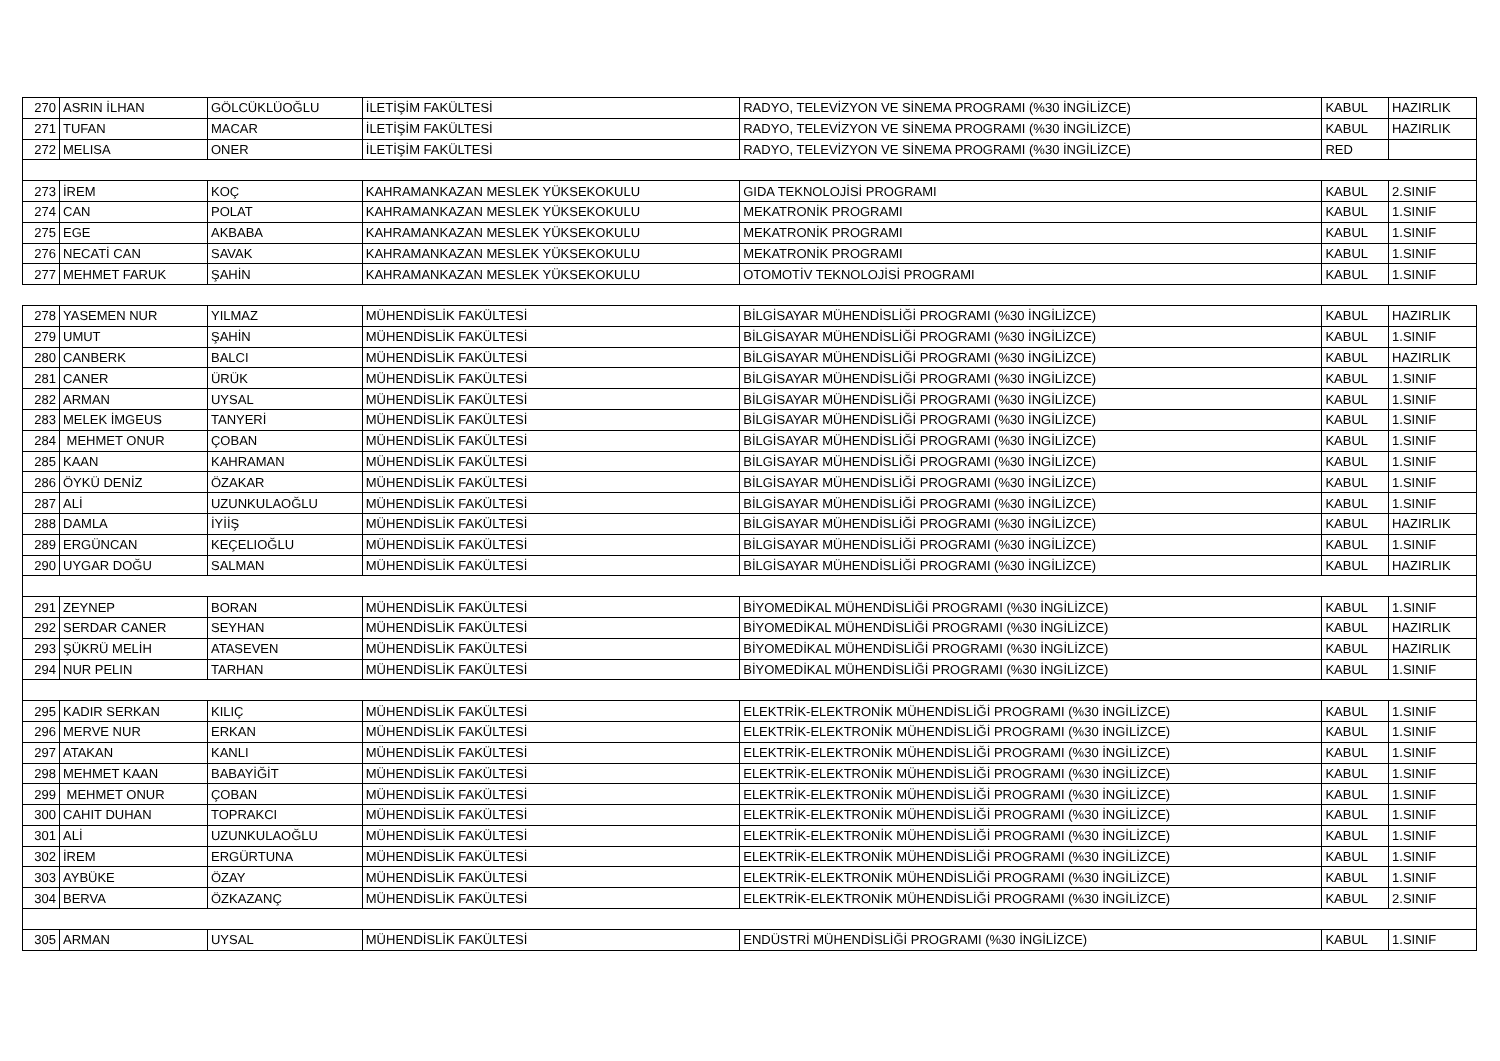| 270 | ASRIN İLHAN | GÖLCÜKLÜOĞLU | İLETİŞİM FAKÜLTESİ | RADYO, TELEVİZYON VE SİNEMA PROGRAMI (%30 İNGİLİZCE) | KABUL | HAZIRLIK |
| 271 | TUFAN | MACAR | İLETİŞİM FAKÜLTESİ | RADYO, TELEVİZYON VE SİNEMA PROGRAMI (%30 İNGİLİZCE) | KABUL | HAZIRLIK |
| 272 | MELISA | ONER | İLETİŞİM FAKÜLTESİ | RADYO, TELEVİZYON VE SİNEMA PROGRAMI (%30 İNGİLİZCE) | RED | |
| 273 | İREM | KOÇ | KAHRAMANKAZAN MESLEK YÜKSEKOKULU | GIDA TEKNOLOJİSİ PROGRAMI | KABUL | 2.SINIF |
| 274 | CAN | POLAT | KAHRAMANKAZAN MESLEK YÜKSEKOKULU | MEKATRONİK PROGRAMI | KABUL | 1.SINIF |
| 275 | EGE | AKBABA | KAHRAMANKAZAN MESLEK YÜKSEKOKULU | MEKATRONİK PROGRAMI | KABUL | 1.SINIF |
| 276 | NECATİ CAN | SAVAK | KAHRAMANKAZAN MESLEK YÜKSEKOKULU | MEKATRONİK PROGRAMI | KABUL | 1.SINIF |
| 277 | MEHMET FARUK | ŞAHİN | KAHRAMANKAZAN MESLEK YÜKSEKOKULU | OTOMOTİV TEKNOLOJİSİ PROGRAMI | KABUL | 1.SINIF |
| 278 | YASEMEN NUR | YILMAZ | MÜHENDİSLİK FAKÜLTESİ | BİLGİSAYAR MÜHENDİSLİĞİ PROGRAMI (%30 İNGİLİZCE) | KABUL | HAZIRLIK |
| 279 | UMUT | ŞAHİN | MÜHENDİSLİK FAKÜLTESİ | BİLGİSAYAR MÜHENDİSLİĞİ PROGRAMI (%30 İNGİLİZCE) | KABUL | 1.SINIF |
| 280 | CANBERK | BALCI | MÜHENDİSLİK FAKÜLTESİ | BİLGİSAYAR MÜHENDİSLİĞİ PROGRAMI (%30 İNGİLİZCE) | KABUL | HAZIRLIK |
| 281 | CANER | ÜRÜK | MÜHENDİSLİK FAKÜLTESİ | BİLGİSAYAR MÜHENDİSLİĞİ PROGRAMI (%30 İNGİLİZCE) | KABUL | 1.SINIF |
| 282 | ARMAN | UYSAL | MÜHENDİSLİK FAKÜLTESİ | BİLGİSAYAR MÜHENDİSLİĞİ PROGRAMI (%30 İNGİLİZCE) | KABUL | 1.SINIF |
| 283 | MELEK İMGEUS | TANYERİ | MÜHENDİSLİK FAKÜLTESİ | BİLGİSAYAR MÜHENDİSLİĞİ PROGRAMI (%30 İNGİLİZCE) | KABUL | 1.SINIF |
| 284 | MEHMET ONUR | ÇOBAN | MÜHENDİSLİK FAKÜLTESİ | BİLGİSAYAR MÜHENDİSLİĞİ PROGRAMI (%30 İNGİLİZCE) | KABUL | 1.SINIF |
| 285 | KAAN | KAHRAMAN | MÜHENDİSLİK FAKÜLTESİ | BİLGİSAYAR MÜHENDİSLİĞİ PROGRAMI (%30 İNGİLİZCE) | KABUL | 1.SINIF |
| 286 | ÖYKÜ DENİZ | ÖZAKAR | MÜHENDİSLİK FAKÜLTESİ | BİLGİSAYAR MÜHENDİSLİĞİ PROGRAMI (%30 İNGİLİZCE) | KABUL | 1.SINIF |
| 287 | ALİ | UZUNKULAOĞLU | MÜHENDİSLİK FAKÜLTESİ | BİLGİSAYAR MÜHENDİSLİĞİ PROGRAMI (%30 İNGİLİZCE) | KABUL | 1.SINIF |
| 288 | DAMLA | İYİİŞ | MÜHENDİSLİK FAKÜLTESİ | BİLGİSAYAR MÜHENDİSLİĞİ PROGRAMI (%30 İNGİLİZCE) | KABUL | HAZIRLIK |
| 289 | ERGÜNCAN | KEÇELIOĞLU | MÜHENDİSLİK FAKÜLTESİ | BİLGİSAYAR MÜHENDİSLİĞİ PROGRAMI (%30 İNGİLİZCE) | KABUL | 1.SINIF |
| 290 | UYGAR DOĞU | SALMAN | MÜHENDİSLİK FAKÜLTESİ | BİLGİSAYAR MÜHENDİSLİĞİ PROGRAMI (%30 İNGİLİZCE) | KABUL | HAZIRLIK |
| 291 | ZEYNEP | BORAN | MÜHENDİSLİK FAKÜLTESİ | BİYOMEDİKAL MÜHENDİSLİĞİ PROGRAMI (%30 İNGİLİZCE) | KABUL | 1.SINIF |
| 292 | SERDAR CANER | SEYHAN | MÜHENDİSLİK FAKÜLTESİ | BİYOMEDİKAL MÜHENDİSLİĞİ PROGRAMI (%30 İNGİLİZCE) | KABUL | HAZIRLIK |
| 293 | ŞÜKRÜ MELİH | ATASEVEN | MÜHENDİSLİK FAKÜLTESİ | BİYOMEDİKAL MÜHENDİSLİĞİ PROGRAMI (%30 İNGİLİZCE) | KABUL | HAZIRLIK |
| 294 | NUR PELIN | TARHAN | MÜHENDİSLİK FAKÜLTESİ | BİYOMEDİKAL MÜHENDİSLİĞİ PROGRAMI (%30 İNGİLİZCE) | KABUL | 1.SINIF |
| 295 | KADIR SERKAN | KILIÇ | MÜHENDİSLİK FAKÜLTESİ | ELEKTRİK-ELEKTRONİK MÜHENDİSLİĞİ PROGRAMI (%30 İNGİLİZCE) | KABUL | 1.SINIF |
| 296 | MERVE NUR | ERKAN | MÜHENDİSLİK FAKÜLTESİ | ELEKTRİK-ELEKTRONİK MÜHENDİSLİĞİ PROGRAMI (%30 İNGİLİZCE) | KABUL | 1.SINIF |
| 297 | ATAKAN | KANLI | MÜHENDİSLİK FAKÜLTESİ | ELEKTRİK-ELEKTRONİK MÜHENDİSLİĞİ PROGRAMI (%30 İNGİLİZCE) | KABUL | 1.SINIF |
| 298 | MEHMET KAAN | BABAYİĞİT | MÜHENDİSLİK FAKÜLTESİ | ELEKTRİK-ELEKTRONİK MÜHENDİSLİĞİ PROGRAMI (%30 İNGİLİZCE) | KABUL | 1.SINIF |
| 299 | MEHMET ONUR | ÇOBAN | MÜHENDİSLİK FAKÜLTESİ | ELEKTRİK-ELEKTRONİK MÜHENDİSLİĞİ PROGRAMI (%30 İNGİLİZCE) | KABUL | 1.SINIF |
| 300 | CAHIT DUHAN | TOPRAKCI | MÜHENDİSLİK FAKÜLTESİ | ELEKTRİK-ELEKTRONİK MÜHENDİSLİĞİ PROGRAMI (%30 İNGİLİZCE) | KABUL | 1.SINIF |
| 301 | ALİ | UZUNKULAOĞLU | MÜHENDİSLİK FAKÜLTESİ | ELEKTRİK-ELEKTRONİK MÜHENDİSLİĞİ PROGRAMI (%30 İNGİLİZCE) | KABUL | 1.SINIF |
| 302 | İREM | ERGÜRTUNA | MÜHENDİSLİK FAKÜLTESİ | ELEKTRİK-ELEKTRONİK MÜHENDİSLİĞİ PROGRAMI (%30 İNGİLİZCE) | KABUL | 1.SINIF |
| 303 | AYBÜKE | ÖZAY | MÜHENDİSLİK FAKÜLTESİ | ELEKTRİK-ELEKTRONİK MÜHENDİSLİĞİ PROGRAMI (%30 İNGİLİZCE) | KABUL | 1.SINIF |
| 304 | BERVA | ÖZKAZANÇ | MÜHENDİSLİK FAKÜLTESİ | ELEKTRİK-ELEKTRONİK MÜHENDİSLİĞİ PROGRAMI (%30 İNGİLİZCE) | KABUL | 2.SINIF |
| 305 | ARMAN | UYSAL | MÜHENDİSLİK FAKÜLTESİ | ENDÜSTRİ MÜHENDİSLİĞİ PROGRAMI (%30 İNGİLİZCE) | KABUL | 1.SINIF |